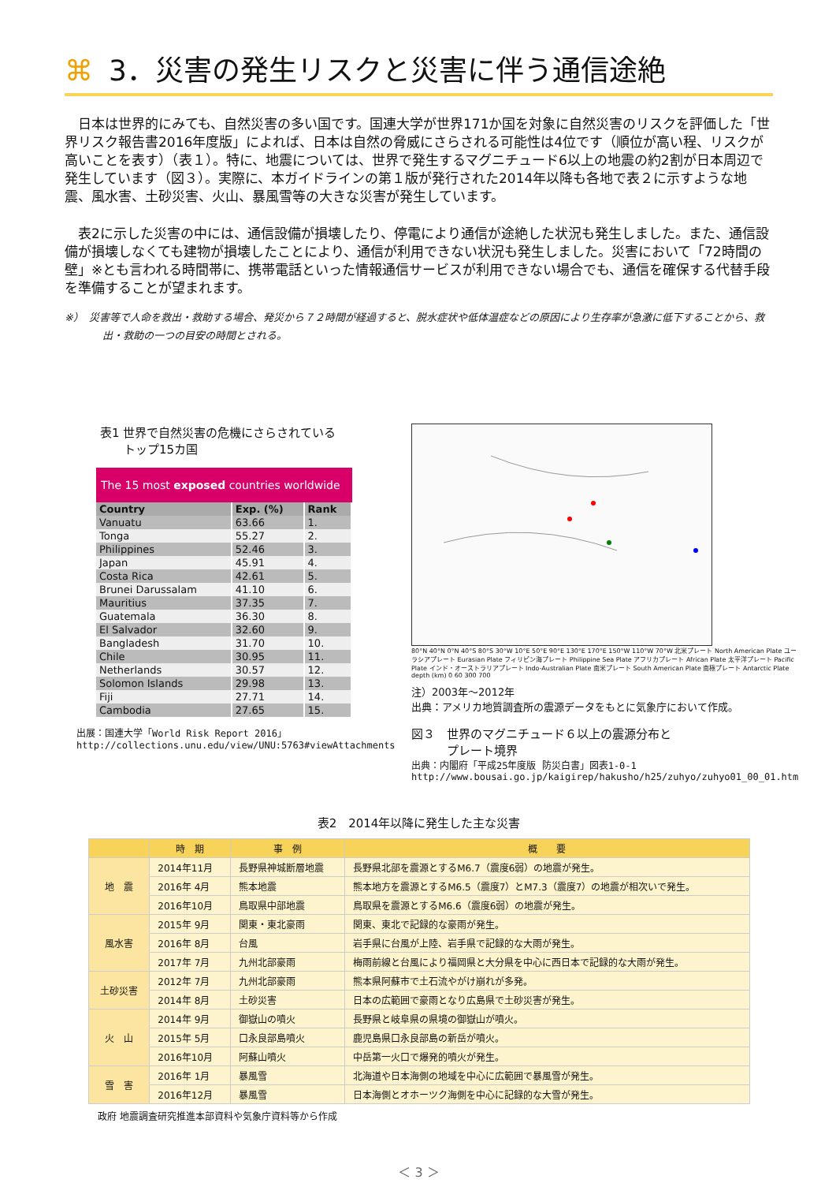⌘ 3．災害の発生リスクと災害に伴う通信途絶
　日本は世界的にみても、自然災害の多い国です。国連大学が世界171か国を対象に自然災害のリスクを評価した「世界リスク報告書2016年度版」によれば、日本は自然の脅威にさらされる可能性は4位です（順位が高い程、リスクが高いことを表す）（表１）。特に、地震については、世界で発生するマグニチュード6以上の地震の約2割が日本周辺で発生しています（図３）。実際に、本ガイドラインの第１版が発行された2014年以降も各地で表２に示すような地震、風水害、土砂災害、火山、暴風雪等の大きな災害が発生しています。
　表2に示した災害の中には、通信設備が損壊したり、停電により通信が途絶した状況も発生しました。また、通信設備が損壊しなくても建物が損壊したことにより、通信が利用できない状況も発生しました。災害において「72時間の壁」※とも言われる時間帯に、携帯電話といった情報通信サービスが利用できない場合でも、通信を確保する代替手段を準備することが望まれます。
※）　災害等で人命を救出・救助する場合、発災から７２時間が経過すると、脱水症状や低体温症などの原因により生存率が急激に低下することから、救出・救助の一つの目安の時間とされる。
表1 世界で自然災害の危機にさらされている
　　トップ15カ国
The 15 most exposed countries worldwide
| Country | Exp. (%) | Rank |
| --- | --- | --- |
| Vanuatu | 63.66 | 1. |
| Tonga | 55.27 | 2. |
| Philippines | 52.46 | 3. |
| Japan | 45.91 | 4. |
| Costa Rica | 42.61 | 5. |
| Brunei Darussalam | 41.10 | 6. |
| Mauritius | 37.35 | 7. |
| Guatemala | 36.30 | 8. |
| El Salvador | 32.60 | 9. |
| Bangladesh | 31.70 | 10. |
| Chile | 30.95 | 11. |
| Netherlands | 30.57 | 12. |
| Solomon Islands | 29.98 | 13. |
| Fiji | 27.71 | 14. |
| Cambodia | 27.65 | 15. |
出展：国連大学「World Risk Report 2016」
http://collections.unu.edu/view/UNU:5763#viewAttachments
80°N 40°N 0°N 40°S 80°S 30°W 10°E 50°E 90°E 130°E 170°E 150°W 110°W 70°W 北米プレート North American Plate ユーラシアプレート Eurasian Plate フィリピン海プレート Philippine Sea Plate アフリカプレート African Plate 太平洋プレート Pacific Plate インド・オーストラリアプレート Indo-Australian Plate 南米プレート South American Plate 南極プレート Antarctic Plate depth (km) 0 60 300 700
注）2003年～2012年
出典：アメリカ地質調査所の震源データをもとに気象庁において作成。
図３　世界のマグニチュード６以上の震源分布と
　　　プレート境界
出典：内閣府「平成25年度版 防災白書」図表1-0-1
http://www.bousai.go.jp/kaigirep/hakusho/h25/zuhyo/zuhyo01_00_01.htm
表2　2014年以降に発生した主な災害
| | 時 期 | 事 例 | 概 要 |
| --- | --- | --- | --- |
| 地 震 | 2014年11月 | 長野県神城断層地震 | 長野県北部を震源とするM6.7（震度6弱）の地震が発生。 |
| | 2016年 4月 | 熊本地震 | 熊本地方を震源とするM6.5（震度7）とM7.3（震度7）の地震が相次いで発生。 |
| | 2016年10月 | 鳥取県中部地震 | 鳥取県を震源とするM6.6（震度6弱）の地震が発生。 |
| 風水害 | 2015年 9月 | 関東・東北豪雨 | 関東、東北で記録的な豪雨が発生。 |
| | 2016年 8月 | 台風 | 岩手県に台風が上陸、岩手県で記録的な大雨が発生。 |
| | 2017年 7月 | 九州北部豪雨 | 梅雨前線と台風により福岡県と大分県を中心に西日本で記録的な大雨が発生。 |
| 土砂災害 | 2012年 7月 | 九州北部豪雨 | 熊本県阿蘇市で土石流やがけ崩れが多発。 |
| | 2014年 8月 | 土砂災害 | 日本の広範囲で豪雨となり広島県で土砂災害が発生。 |
| 火 山 | 2014年 9月 | 御嶽山の噴火 | 長野県と岐阜県の県境の御嶽山が噴火。 |
| | 2015年 5月 | 口永良部島噴火 | 鹿児島県口永良部島の新岳が噴火。 |
| | 2016年10月 | 阿蘇山噴火 | 中岳第一火口で爆発的噴火が発生。 |
| 雪 害 | 2016年 1月 | 暴風雪 | 北海道や日本海側の地域を中心に広範囲で暴風雪が発生。 |
| | 2016年12月 | 暴風雪 | 日本海側とオホーツク海側を中心に記録的な大雪が発生。 |
政府 地震調査研究推進本部資料や気象庁資料等から作成
＜ 3 ＞